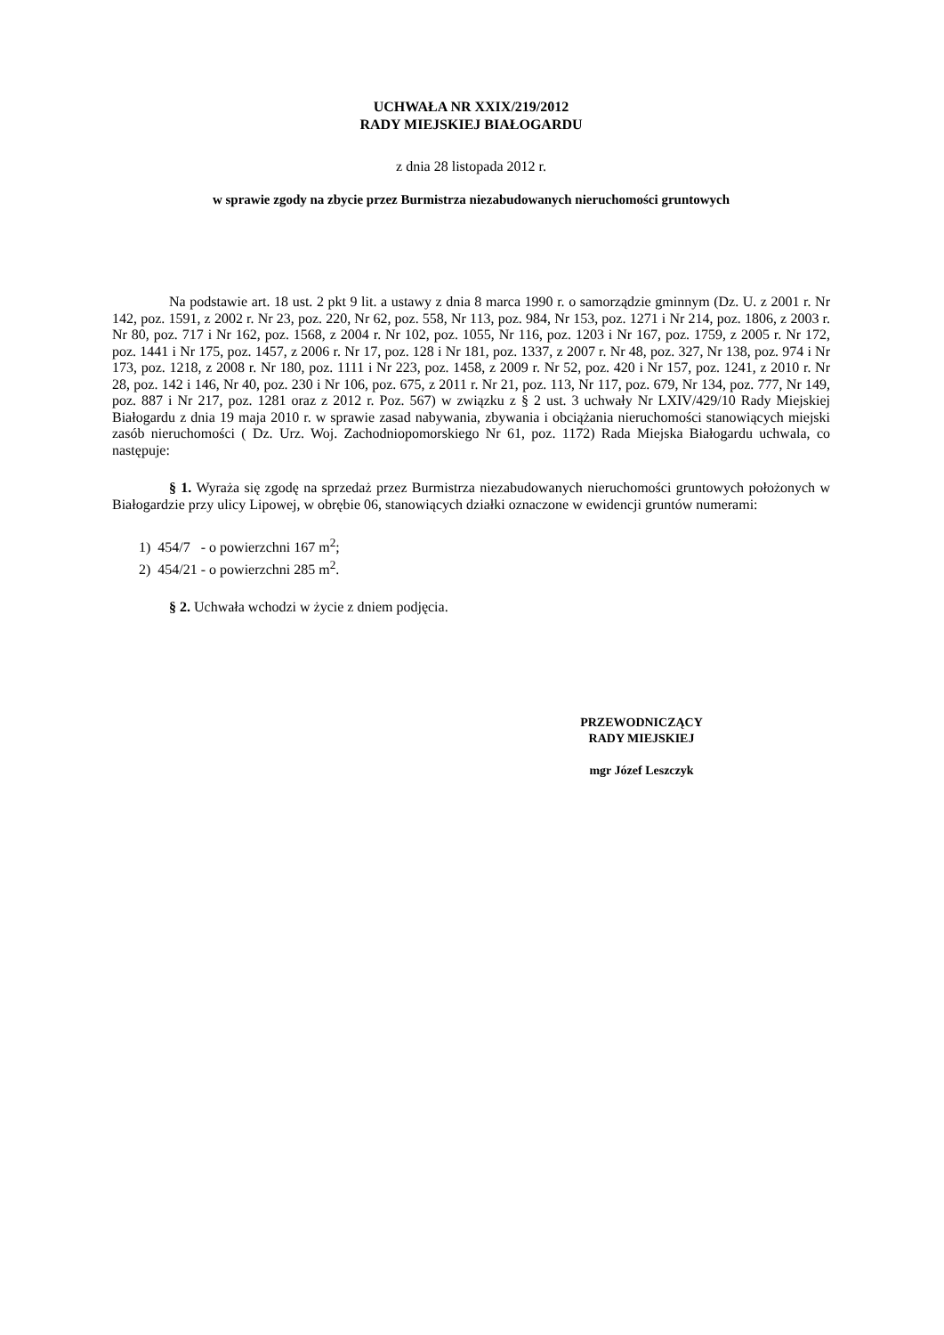UCHWAŁA NR XXIX/219/2012
RADY MIEJSKIEJ BIAŁOGARDU
z dnia 28 listopada 2012 r.
w sprawie zgody na zbycie przez Burmistrza niezabudowanych nieruchomości gruntowych
Na podstawie art. 18 ust. 2 pkt 9 lit. a ustawy z dnia 8 marca 1990 r. o samorządzie gminnym (Dz. U. z 2001 r. Nr 142, poz. 1591, z 2002 r. Nr 23, poz. 220, Nr 62, poz. 558, Nr 113, poz. 984, Nr 153, poz. 1271 i Nr 214, poz. 1806, z 2003 r. Nr 80, poz. 717 i Nr 162, poz. 1568, z 2004 r. Nr 102, poz. 1055, Nr 116, poz. 1203 i Nr 167, poz. 1759, z 2005 r. Nr 172, poz. 1441 i Nr 175, poz. 1457, z 2006 r. Nr 17, poz. 128 i Nr 181, poz. 1337, z 2007 r. Nr 48, poz. 327, Nr 138, poz. 974 i Nr 173, poz. 1218, z 2008 r. Nr 180, poz. 1111 i Nr 223, poz. 1458, z 2009 r. Nr 52, poz. 420 i Nr 157, poz. 1241, z 2010 r. Nr 28, poz. 142 i 146, Nr 40, poz. 230 i Nr 106, poz. 675, z 2011 r. Nr 21, poz. 113, Nr 117, poz. 679, Nr 134, poz. 777, Nr 149, poz. 887 i Nr 217, poz. 1281 oraz z 2012 r. Poz. 567) w związku z § 2 ust. 3 uchwały Nr LXIV/429/10 Rady Miejskiej Białogardu z dnia 19 maja 2010 r. w sprawie zasad nabywania, zbywania i obciążania nieruchomości stanowiących miejski zasób nieruchomości ( Dz. Urz. Woj. Zachodniopomorskiego Nr 61, poz. 1172) Rada Miejska Białogardu uchwala, co następuje:
§ 1. Wyraża się zgodę na sprzedaż przez Burmistrza niezabudowanych nieruchomości gruntowych położonych w Białogardzie przy ulicy Lipowej, w obrębie 06, stanowiących działki oznaczone w ewidencji gruntów numerami:
1) 454/7 - o powierzchni 167 m<sup>2</sup>;
2) 454/21 - o powierzchni 285 m<sup>2</sup>.
§ 2. Uchwała wchodzi w życie z dniem podjęcia.
PRZEWODNICZĄCY
RADY MIEJSKIEJ
mgr Józef Leszczyk